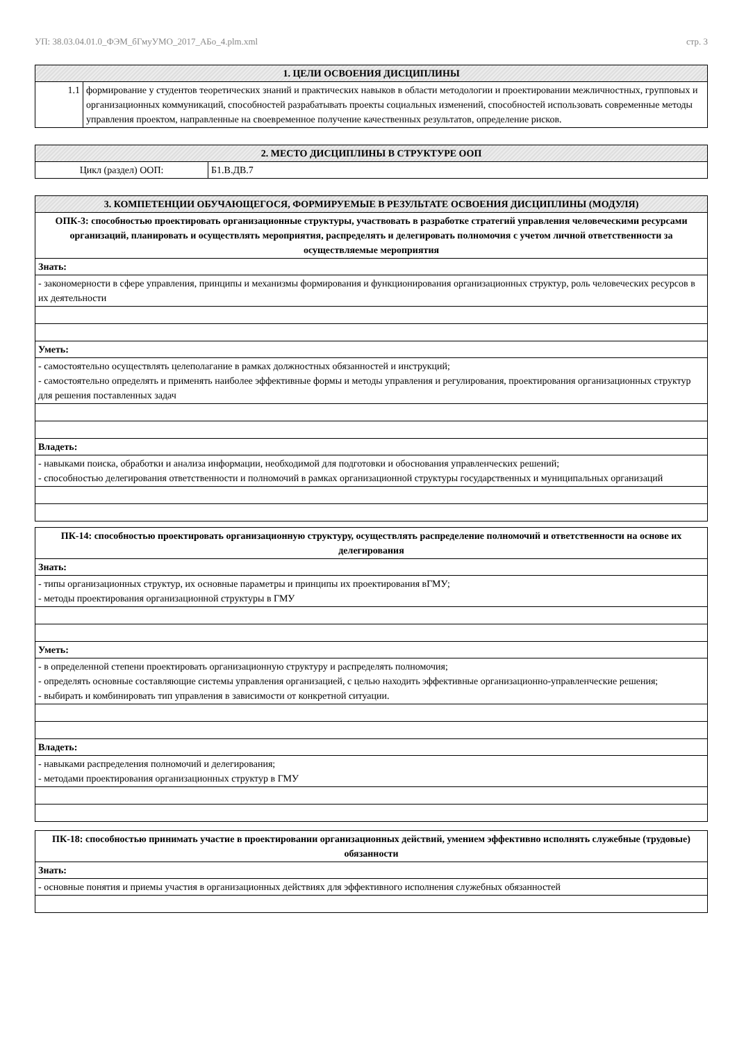УП: 38.03.04.01.0_ФЭМ_бГмуУМО_2017_АБо_4.plm.xml стр. 3
| 1. ЦЕЛИ ОСВОЕНИЯ ДИСЦИПЛИНЫ | |
| --- | --- |
| 1.1 | формирование у студентов теоретических знаний и практических навыков в области методологии и проектировании межличностных, групповых и организационных коммуникаций, способностей разрабатывать проекты социальных изменений, способностей использовать современные методы управления проектом, направленные на своевременное получение качественных результатов, определение рисков. |
| 2. МЕСТО ДИСЦИПЛИНЫ В СТРУКТУРЕ ООП | |
| --- | --- |
| Цикл (раздел) ООП: | Б1.В.ДВ.7 |
| 3. КОМПЕТЕНЦИИ ОБУЧАЮЩЕГОСЯ, ФОРМИРУЕМЫЕ В РЕЗУЛЬТАТЕ ОСВОЕНИЯ ДИСЦИПЛИНЫ (МОДУЛЯ) |
| --- |
| ОПК-3: способностью проектировать организационные структуры, участвовать в разработке стратегий управления человеческими ресурсами организаций, планировать и осуществлять мероприятия, распределять и делегировать полномочия с учетом личной ответственности за осуществляемые мероприятия |
| Знать: |
| - закономерности в сфере управления, принципы и механизмы формирования и функционирования организационных структур, роль человеческих ресурсов в их деятельности |
| Уметь: |
| - самостоятельно осуществлять целеполагание в рамках должностных обязанностей и инструкций; - самостоятельно определять и применять наиболее эффективные формы и методы управления и регулирования, проектирования организационных структур для решения поставленных задач |
| Владеть: |
| - навыками поиска, обработки и анализа информации, необходимой для подготовки и обоснования управленческих решений; - способностью делегирования ответственности и полномочий в рамках организационной структуры государственных и муниципальных организаций |
| ПК-14: способностью проектировать организационную структуру, осуществлять распределение полномочий и ответственности на основе их делегирования |
| Знать: |
| - типы организационных структур, их основные параметры и принципы их проектирования вГМУ; - методы проектирования организационной структуры в ГМУ |
| Уметь: |
| - в определенной степени проектировать организационную структуру и распределять полномочия; - определять основные составляющие системы управления организацией, с целью находить эффективные организационно-управленческие решения; - выбирать и комбинировать тип управления в зависимости от конкретной ситуации. |
| Владеть: |
| - навыками распределения полномочий и делегирования; - методами проектирования организационных структур в ГМУ |
| ПК-18: способностью принимать участие в проектировании организационных действий, умением эффективно исполнять служебные (трудовые) обязанности |
| Знать: |
| - основные понятия и приемы участия в организационных действиях для эффективного исполнения служебных обязанностей |